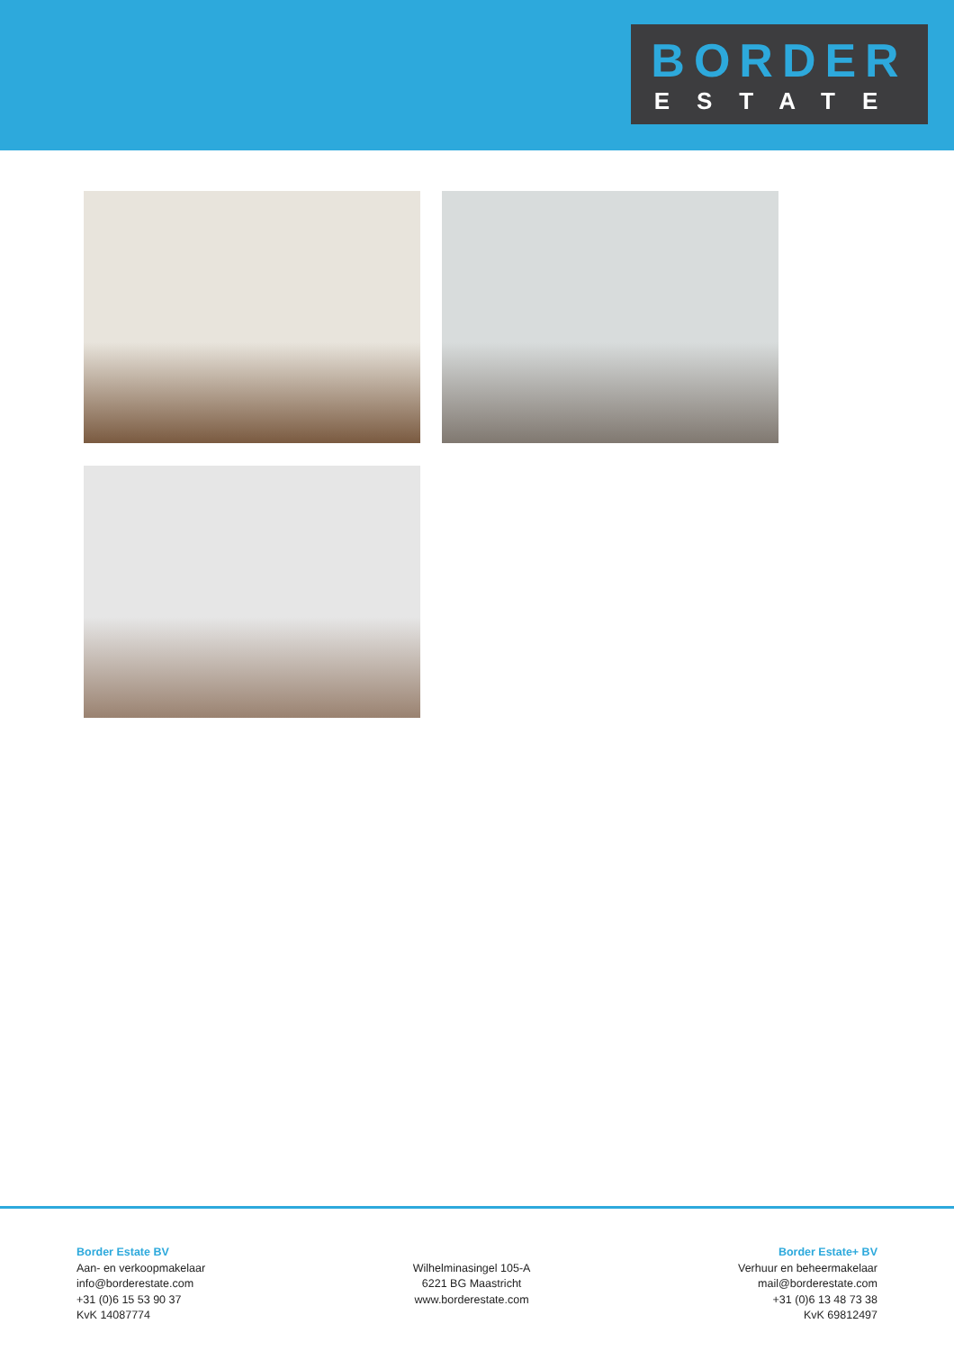BORDER
ESTATE
Border Estate BV
Aan- en verkoopmakelaar
info@borderestate.com
+31 (0)6 15 53 90 37
KvK 14087774
Wilhelminasingel 105-A
6221 BG Maastricht
www.borderestate.com
Border Estate+ BV
Verhuur en beheermakelaar
mail@borderestate.com
+31 (0)6 13 48 73 38
KvK 69812497